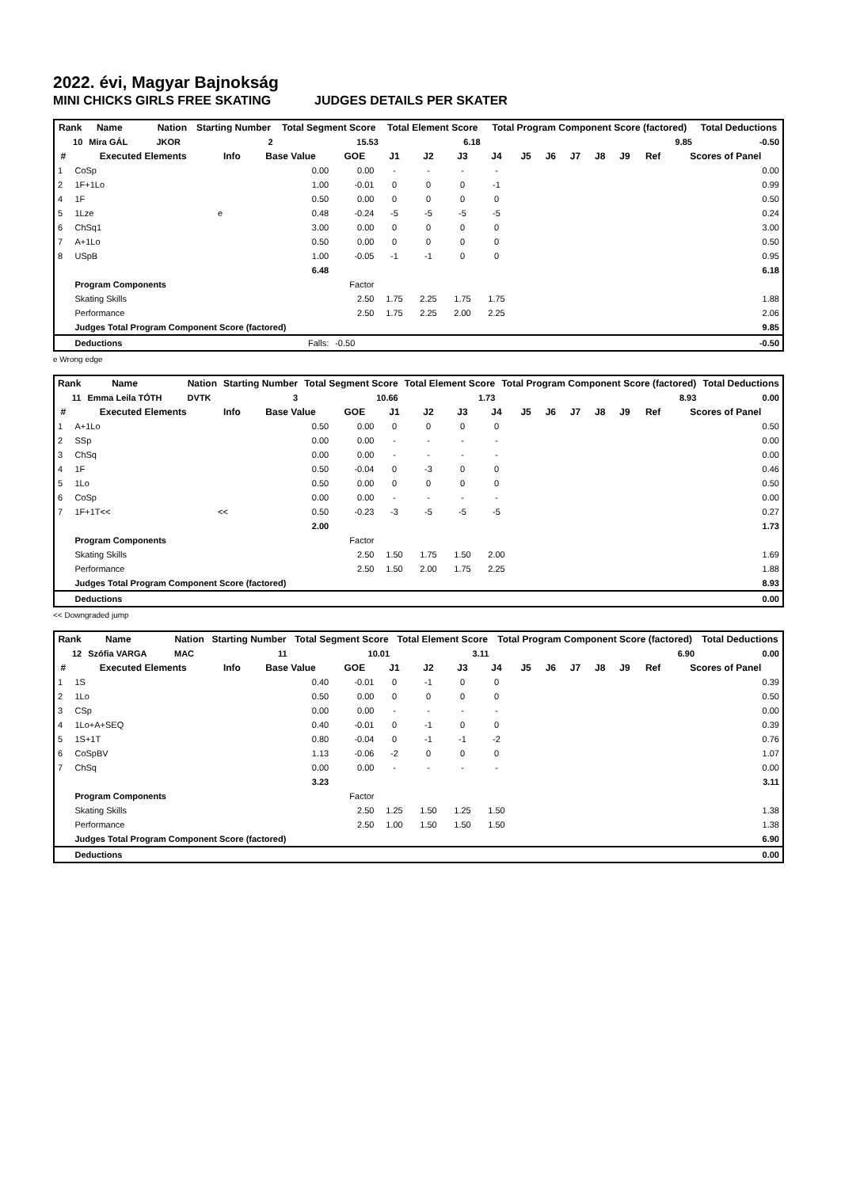2022. évi, Magyar Bajnokság
MINI CHICKS GIRLS FREE SKATING JUDGES DETAILS PER SKATER
| Rank | Name | | | | Nation | Starting Number | Total Segment Score | Total Element Score | Total Program Component Score (factored) | Total Deductions |
| --- | --- | --- | --- | --- | --- | --- | --- | --- | --- | --- |
| 10 | Mira GÁL | | | | JKOR | 2 | 15.53 | 6.18 | 9.85 | -0.50 |
| # | Executed Elements | Info | Base Value | GOE | J1 | J2 | J3 | J4 | J5 | J6 | J7 | J8 | J9 | Ref | Scores of Panel |
| --- | --- | --- | --- | --- | --- | --- | --- | --- | --- | --- | --- | --- | --- | --- | --- |
| 1 | CoSp | | 0.00 | 0.00 | - | - | - | - | | | | | | | 0.00 |
| 2 | 1F+1Lo | | 1.00 | -0.01 | 0 | 0 | 0 | -1 | | | | | | | 0.99 |
| 4 | 1F | | 0.50 | 0.00 | 0 | 0 | 0 | 0 | | | | | | | 0.50 |
| 5 | 1Lze | e | 0.48 | -0.24 | -5 | -5 | -5 | -5 | | | | | | | 0.24 |
| 6 | ChSq1 | | 3.00 | 0.00 | 0 | 0 | 0 | 0 | | | | | | | 3.00 |
| 7 | A+1Lo | | 0.50 | 0.00 | 0 | 0 | 0 | 0 | | | | | | | 0.50 |
| 8 | USpB | | 1.00 | -0.05 | -1 | -1 | 0 | 0 | | | | | | | 0.95 |
| | | | 6.48 | | | | | | | | | | | | 6.18 |
| | Program Components | | | Factor | | | | | | | | | | | |
| | Skating Skills | | | 2.50 | 1.75 | 2.25 | 1.75 | 1.75 | | | | | | | 1.88 |
| | Performance | | | 2.50 | 1.75 | 2.25 | 2.00 | 2.25 | | | | | | | 2.06 |
| | Judges Total Program Component Score (factored) | | | | | | | | | | | | | | 9.85 |
| | Deductions | | Falls: | -0.50 | | | | | | | | | | | -0.50 |
e Wrong edge
| Rank | Name | | | | Nation | Starting Number | Total Segment Score | Total Element Score | Total Program Component Score (factored) | Total Deductions |
| --- | --- | --- | --- | --- | --- | --- | --- | --- | --- | --- |
| 11 | Emma Leila TÓTH | | | | DVTK | 3 | 10.66 | 1.73 | 8.93 | 0.00 |
| # | Executed Elements | Info | Base Value | GOE | J1 | J2 | J3 | J4 | J5 | J6 | J7 | J8 | J9 | Ref | Scores of Panel |
| --- | --- | --- | --- | --- | --- | --- | --- | --- | --- | --- | --- | --- | --- | --- | --- |
| 1 | A+1Lo | | 0.50 | 0.00 | 0 | 0 | 0 | 0 | | | | | | | 0.50 |
| 2 | SSp | | 0.00 | 0.00 | - | - | - | - | | | | | | | 0.00 |
| 3 | ChSq | | 0.00 | 0.00 | - | - | - | - | | | | | | | 0.00 |
| 4 | 1F | | 0.50 | -0.04 | 0 | -3 | 0 | 0 | | | | | | | 0.46 |
| 5 | 1Lo | | 0.50 | 0.00 | 0 | 0 | 0 | 0 | | | | | | | 0.50 |
| 6 | CoSp | | 0.00 | 0.00 | - | - | - | - | | | | | | | 0.00 |
| 7 | 1F+1T<< | << | 0.50 | -0.23 | -3 | -5 | -5 | -5 | | | | | | | 0.27 |
| | | | 2.00 | | | | | | | | | | | | 1.73 |
| | Program Components | | | Factor | | | | | | | | | | | |
| | Skating Skills | | | 2.50 | 1.50 | 1.75 | 1.50 | 2.00 | | | | | | | 1.69 |
| | Performance | | | 2.50 | 1.50 | 2.00 | 1.75 | 2.25 | | | | | | | 1.88 |
| | Judges Total Program Component Score (factored) | | | | | | | | | | | | | | 8.93 |
| | Deductions | | | | | | | | | | | | | | 0.00 |
<< Downgraded jump
| Rank | Name | | | | Nation | Starting Number | Total Segment Score | Total Element Score | Total Program Component Score (factored) | Total Deductions |
| --- | --- | --- | --- | --- | --- | --- | --- | --- | --- | --- |
| 12 | Szófia VARGA | | | | MAC | 11 | 10.01 | 3.11 | 6.90 | 0.00 |
| # | Executed Elements | Info | Base Value | GOE | J1 | J2 | J3 | J4 | J5 | J6 | J7 | J8 | J9 | Ref | Scores of Panel |
| --- | --- | --- | --- | --- | --- | --- | --- | --- | --- | --- | --- | --- | --- | --- | --- |
| 1 | 1S | | 0.40 | -0.01 | 0 | -1 | 0 | 0 | | | | | | | 0.39 |
| 2 | 1Lo | | 0.50 | 0.00 | 0 | 0 | 0 | 0 | | | | | | | 0.50 |
| 3 | CSp | | 0.00 | 0.00 | - | - | - | - | | | | | | | 0.00 |
| 4 | 1Lo+A+SEQ | | 0.40 | -0.01 | 0 | -1 | 0 | 0 | | | | | | | 0.39 |
| 5 | 1S+1T | | 0.80 | -0.04 | 0 | -1 | -1 | -2 | | | | | | | 0.76 |
| 6 | CoSpBV | | 1.13 | -0.06 | -2 | 0 | 0 | 0 | | | | | | | 1.07 |
| 7 | ChSq | | 0.00 | 0.00 | - | - | - | - | | | | | | | 0.00 |
| | | | 3.23 | | | | | | | | | | | | 3.11 |
| | Program Components | | | Factor | | | | | | | | | | | |
| | Skating Skills | | | 2.50 | 1.25 | 1.50 | 1.25 | 1.50 | | | | | | | 1.38 |
| | Performance | | | 2.50 | 1.00 | 1.50 | 1.50 | 1.50 | | | | | | | 1.38 |
| | Judges Total Program Component Score (factored) | | | | | | | | | | | | | | 6.90 |
| | Deductions | | | | | | | | | | | | | | 0.00 |